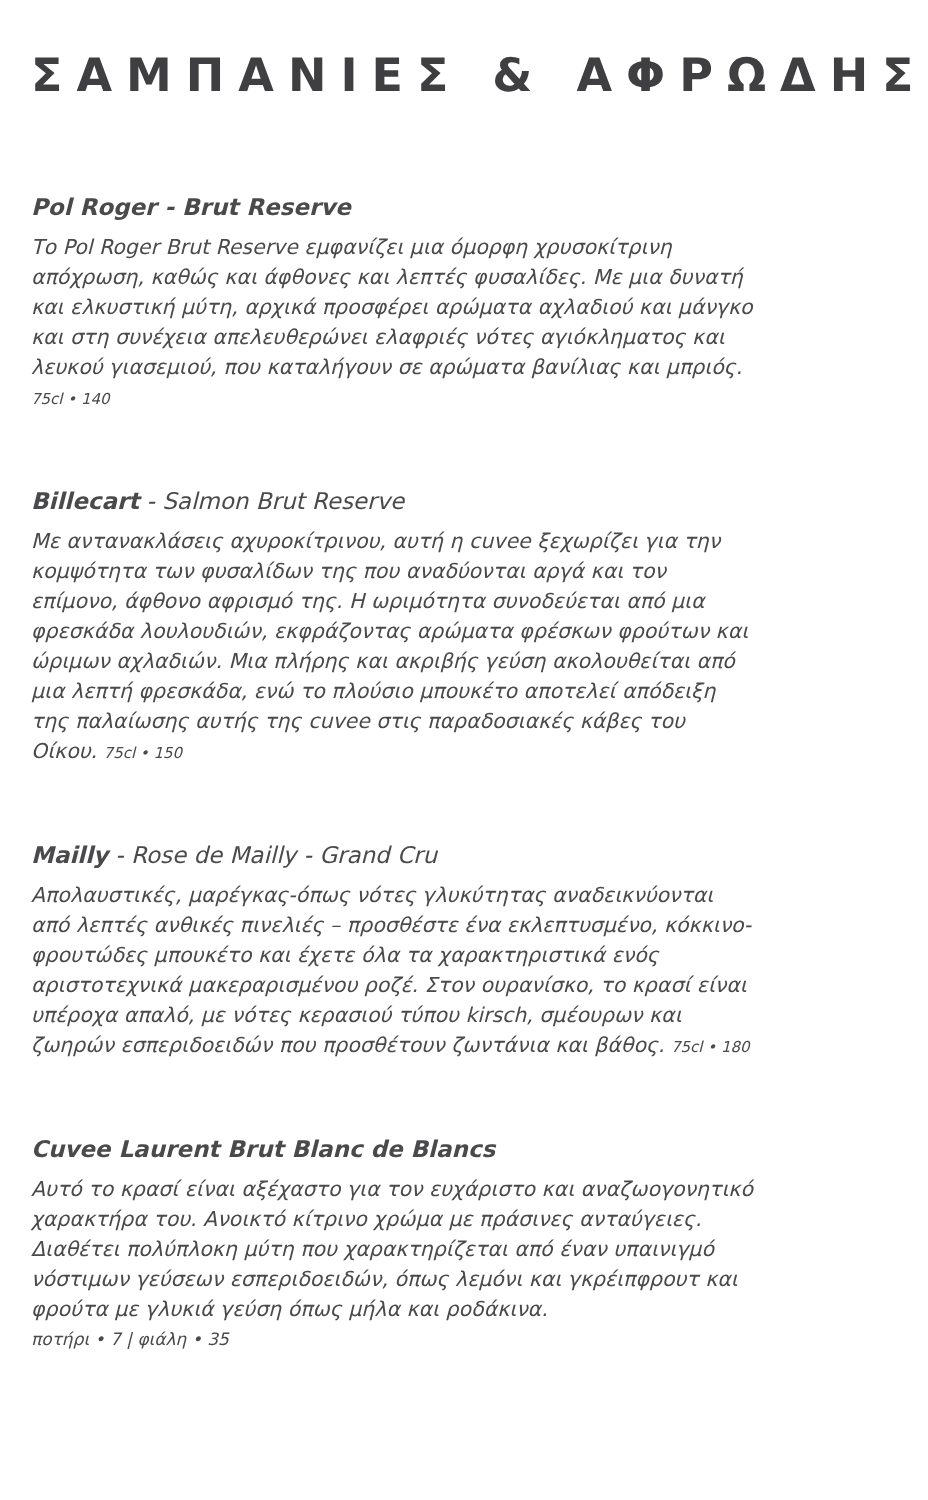ΣΑΜΠΑΝΙΕΣ & ΑΦΡΩΔΗΣ
Pol Roger - Brut Reserve
Το Pol Roger Brut Reserve εμφανίζει μια όμορφη χρυσοκίτρινη απόχρωση, καθώς και άφθονες και λεπτές φυσαλίδες. Με μια δυνατή και ελκυστική μύτη, αρχικά προσφέρει αρώματα αχλαδιού και μάνγκο και στη συνέχεια απελευθερώνει ελαφριές νότες αγιόκληματος και λευκού γιασεμιού, που καταλήγουν σε αρώματα βανίλιας και μπριός. 75cl • 140
Billecart - Salmon Brut Reserve
Με αντανακλάσεις αχυροκίτρινου, αυτή η cuvee ξεχωρίζει για την κομψότητα των φυσαλίδων της που αναδύονται αργά και τον επίμονο, άφθονο αφρισμό της. Η ωριμότητα συνοδεύεται από μια φρεσκάδα λουλουδιών, εκφράζοντας αρώματα φρέσκων φρούτων και ώριμων αχλαδιών. Μια πλήρης και ακριβής γεύση ακολουθείται από μια λεπτή φρεσκάδα, ενώ το πλούσιο μπουκέτο αποτελεί απόδειξη της παλαίωσης αυτής της cuvee στις παραδοσιακές κάβες του Οίκου. 75cl • 150
Mailly - Rose de Mailly - Grand Cru
Απολαυστικές, μαρέγκας-όπως νότες γλυκύτητας αναδεικνύονται από λεπτές ανθικές πινελιές – προσθέστε ένα εκλεπτυσμένο, κόκκινο-φρουτώδες μπουκέτο και έχετε όλα τα χαρακτηριστικά ενός αριστοτεχνικά μακεραρισμένου ροζέ. Στον ουρανίσκο, το κρασί είναι υπέροχα απαλό, με νότες κερασιού τύπου kirsch, σμέουρων και ζωηρών εσπεριδοειδών που προσθέτουν ζωντάνια και βάθος. 75cl • 180
Cuvee Laurent Brut Blanc de Blancs
Αυτό το κρασί είναι αξέχαστο για τον ευχάριστο και αναζωογονητικό χαρακτήρα του. Ανοικτό κίτρινο χρώμα με πράσινες ανταύγειες. Διαθέτει πολύπλοκη μύτη που χαρακτηρίζεται από έναν υπαινιγμό νόστιμων γεύσεων εσπεριδοειδών, όπως λεμόνι και γκρέιπφρουτ και φρούτα με γλυκιά γεύση όπως μήλα και ροδάκινα.
ποτήρι • 7 | φιάλη • 35